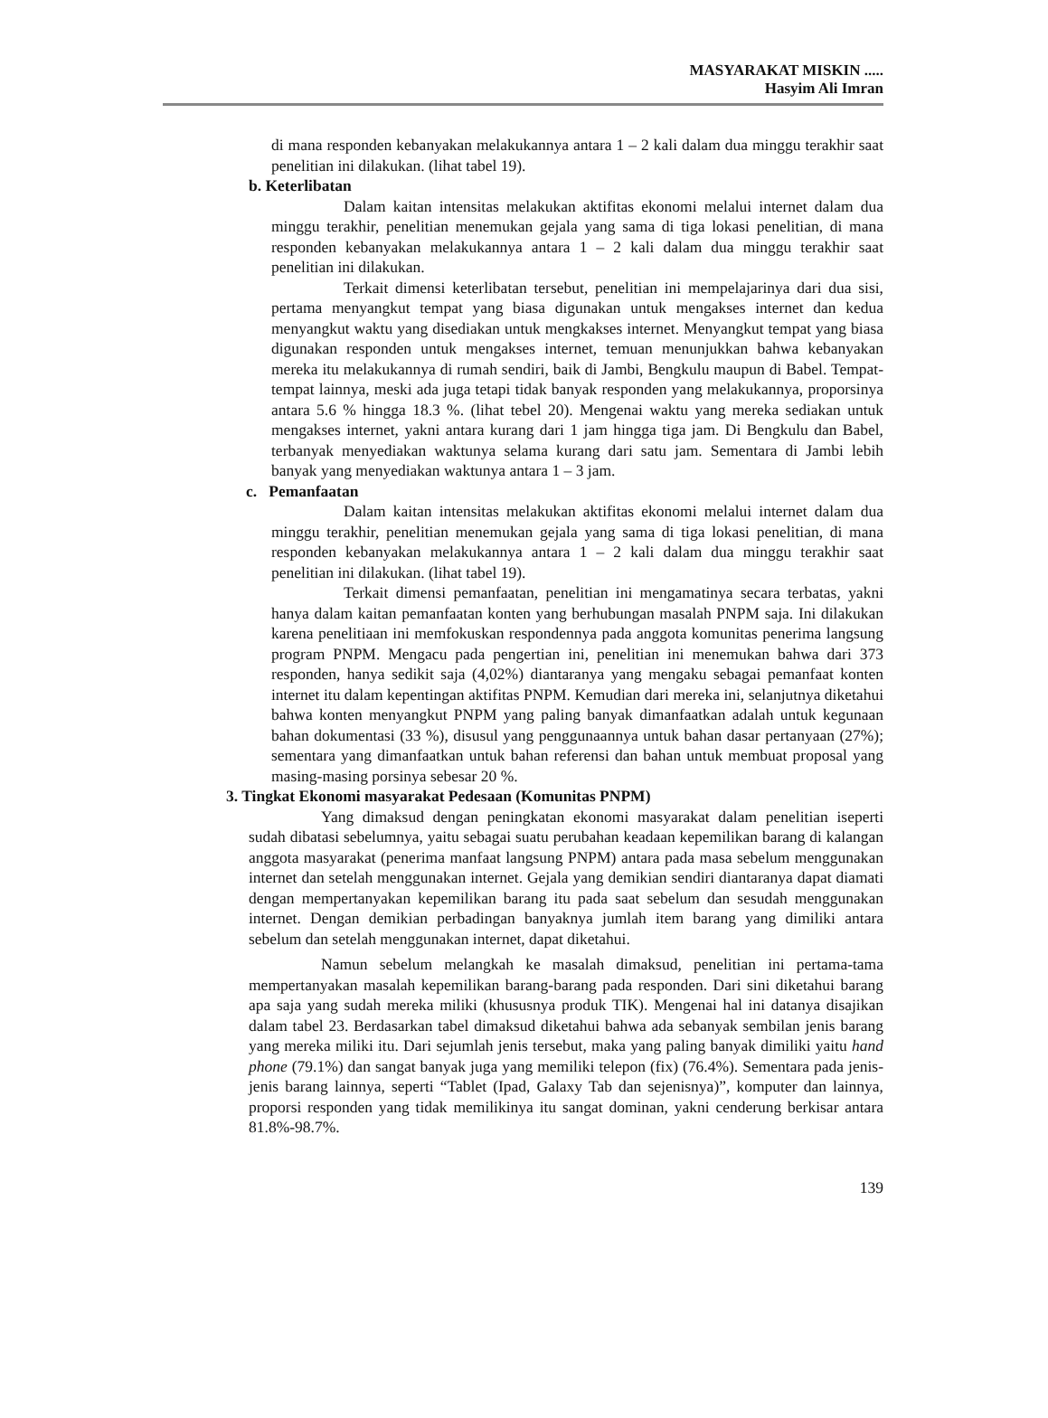MASYARAKAT MISKIN .....
Hasyim Ali Imran
di mana responden kebanyakan melakukannya antara 1 – 2 kali dalam dua minggu terakhir saat penelitian ini dilakukan. (lihat tabel 19).
b. Keterlibatan
Dalam kaitan intensitas melakukan aktifitas ekonomi melalui internet dalam dua minggu terakhir, penelitian menemukan gejala yang sama di tiga lokasi penelitian, di mana responden kebanyakan melakukannya antara 1 – 2 kali dalam dua minggu terakhir saat penelitian ini dilakukan.
Terkait dimensi keterlibatan tersebut, penelitian ini mempelajarinya dari dua sisi, pertama menyangkut tempat yang biasa digunakan untuk mengakses internet dan kedua menyangkut waktu yang disediakan untuk mengkakses internet. Menyangkut tempat yang biasa digunakan responden untuk mengakses internet, temuan menunjukkan bahwa kebanyakan mereka itu melakukannya di rumah sendiri, baik di Jambi, Bengkulu maupun di Babel. Tempat-tempat lainnya, meski ada juga tetapi tidak banyak responden yang melakukannya, proporsinya antara 5.6 % hingga 18.3 %. (lihat tebel 20). Mengenai waktu yang mereka sediakan untuk mengakses internet, yakni antara kurang dari 1 jam hingga tiga jam. Di Bengkulu dan Babel, terbanyak menyediakan waktunya selama kurang dari satu jam. Sementara di Jambi lebih banyak yang menyediakan waktunya antara 1 – 3 jam.
c. Pemanfaatan
Dalam kaitan intensitas melakukan aktifitas ekonomi melalui internet dalam dua minggu terakhir, penelitian menemukan gejala yang sama di tiga lokasi penelitian, di mana responden kebanyakan melakukannya antara 1 – 2 kali dalam dua minggu terakhir saat penelitian ini dilakukan. (lihat tabel 19).
Terkait dimensi pemanfaatan, penelitian ini mengamatinya secara terbatas, yakni hanya dalam kaitan pemanfaatan konten yang berhubungan masalah PNPM saja. Ini dilakukan karena penelitiaan ini memfokuskan respondennya pada anggota komunitas penerima langsung program PNPM. Mengacu pada pengertian ini, penelitian ini menemukan bahwa dari 373 responden, hanya sedikit saja (4,02%) diantaranya yang mengaku sebagai pemanfaat konten internet itu dalam kepentingan aktifitas PNPM. Kemudian dari mereka ini, selanjutnya diketahui bahwa konten menyangkut PNPM yang paling banyak dimanfaatkan adalah untuk kegunaan bahan dokumentasi (33 %), disusul yang penggunaannya untuk bahan dasar pertanyaan (27%); sementara yang dimanfaatkan untuk bahan referensi dan bahan untuk membuat proposal yang masing-masing porsinya sebesar 20 %.
3. Tingkat Ekonomi masyarakat Pedesaan (Komunitas PNPM)
Yang dimaksud dengan peningkatan ekonomi masyarakat dalam penelitian iseperti sudah dibatasi sebelumnya, yaitu sebagai suatu perubahan keadaan kepemilikan barang di kalangan anggota masyarakat (penerima manfaat langsung PNPM) antara pada masa sebelum menggunakan internet dan setelah menggunakan internet. Gejala yang demikian sendiri diantaranya dapat diamati dengan mempertanyakan kepemilikan barang itu pada saat sebelum dan sesudah menggunakan internet. Dengan demikian perbadingan banyaknya jumlah item barang yang dimiliki antara sebelum dan setelah menggunakan internet, dapat diketahui.
Namun sebelum melangkah ke masalah dimaksud, penelitian ini pertama-tama mempertanyakan masalah kepemilikan barang-barang pada responden. Dari sini diketahui barang apa saja yang sudah mereka miliki (khususnya produk TIK). Mengenai hal ini datanya disajikan dalam tabel 23. Berdasarkan tabel dimaksud diketahui bahwa ada sebanyak sembilan jenis barang yang mereka miliki itu. Dari sejumlah jenis tersebut, maka yang paling banyak dimiliki yaitu hand phone (79.1%) dan sangat banyak juga yang memiliki telepon (fix) (76.4%). Sementara pada jenis-jenis barang lainnya, seperti “Tablet (Ipad, Galaxy Tab dan sejenisnya)”, komputer dan lainnya, proporsi responden yang tidak memilikinya itu sangat dominan, yakni cenderung berkisar antara 81.8%-98.7%.
139